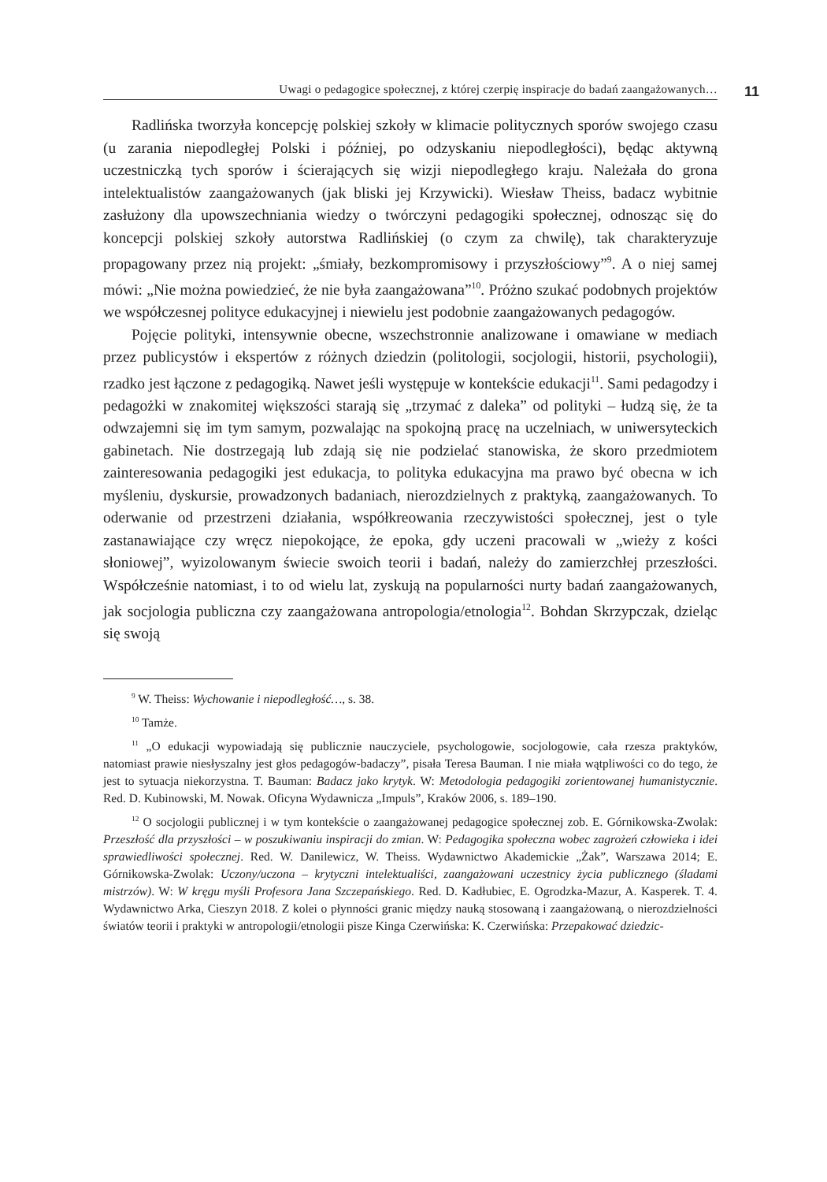Uwagi o pedagogice społecznej, z której czerpię inspiracje do badań zaangażowanych…
11
Radlińska tworzyła koncepcję polskiej szkoły w klimacie politycznych sporów swojego czasu (u zarania niepodległej Polski i później, po odzyskaniu niepodległości), będąc aktywną uczestniczką tych sporów i ścierających się wizji niepodległego kraju. Należała do grona intelektualistów zaangażowanych (jak bliski jej Krzywicki). Wiesław Theiss, badacz wybitnie zasłużony dla upowszechniania wiedzy o twórczyni pedagogiki społecznej, odnosząc się do koncepcji polskiej szkoły autorstwa Radlińskiej (o czym za chwilę), tak charakteryzuje propagowany przez nią projekt: „śmiały, bezkompromisowy i przyszłościowy”<sup>9</sup>. A o niej samej mówi: „Nie można powiedzieć, że nie była zaangażowana”<sup>10</sup>. Próżno szukać podobnych projektów we współczesnej polityce edukacyjnej i niewielu jest podobnie zaangażowanych pedagogów.
Pojęcie polityki, intensywnie obecne, wszechstronnie analizowane i omawiane w mediach przez publicystów i ekspertów z różnych dziedzin (politologii, socjologii, historii, psychologii), rzadko jest łączone z pedagogiką. Nawet jeśli występuje w kontekście edukacji<sup>11</sup>. Sami pedagodzy i pedagożki w znakomitej większości starają się „trzymać z daleka” od polityki – łudzą się, że ta odwzajemni się im tym samym, pozwalając na spokojną pracę na uczelniach, w uniwersyteckich gabinetach. Nie dostrzegają lub zdają się nie podzielać stanowiska, że skoro przedmiotem zainteresowania pedagogiki jest edukacja, to polityka edukacyjna ma prawo być obecna w ich myśleniu, dyskursie, prowadzonych badaniach, nierozdzielnych z praktyką, zaangażowanych. To oderwanie od przestrzeni działania, współkreowania rzeczywistości społecznej, jest o tyle zastanawiające czy wręcz niepokojące, że epoka, gdy uczeni pracowali w „wieży z kości słoniowej”, wyizolowanym świecie swoich teorii i badań, należy do zamierzchłej przeszłości. Współcześnie natomiast, i to od wielu lat, zyskują na popularności nurty badań zaangażowanych, jak socjologia publiczna czy zaangażowana antropologia/etnologia<sup>12</sup>. Bohdan Skrzypczak, dzieląc się swoją
<sup>9</sup> W. Theiss: Wychowanie i niepodległość…, s. 38.
<sup>10</sup> Tamże.
<sup>11</sup> „O edukacji wypowiadają się publicznie nauczyciele, psychologowie, socjologowie, cała rzesza praktyków, natomiast prawie niesłyszalny jest głos pedagogów-badaczy”, pisała Teresa Bauman. I nie miała wątpliwości co do tego, że jest to sytuacja niekorzystna. T. Bauman: Badacz jako krytyk. W: Metodologia pedagogiki zorientowanej humanistycznie. Red. D. Kubinowski, M. Nowak. Oficyna Wydawnicza „Impuls”, Kraków 2006, s. 189–190.
<sup>12</sup> O socjologii publicznej i w tym kontekście o zaangażowanej pedagogice społecznej zob. E. Górnikowska-Zwolak: Przeszłość dla przyszłości – w poszukiwaniu inspiracji do zmian. W: Pedagogika społeczna wobec zagrożeń człowieka i idei sprawiedliwości społecznej. Red. W. Danilewicz, W. Theiss. Wydawnictwo Akademickie „Żak”, Warszawa 2014; E. Górnikowska-Zwolak: Uczony/uczona – krytyczni intelektualiści, zaangażowani uczestnicy życia publicznego (śladami mistrzów). W: W kręgu myśli Profesora Jana Szczepańskiego. Red. D. Kadłubiec, E. Ogrodzka-Mazur, A. Kasperek. T. 4. Wydawnictwo Arka, Cieszyn 2018. Z kolei o płynności granic między nauką stosowaną i zaangażowaną, o nierozdzielności światów teorii i praktyki w antropologii/etnologii pisze Kinga Czerwińska: K. Czerwińska: Przepakować dziedzic-